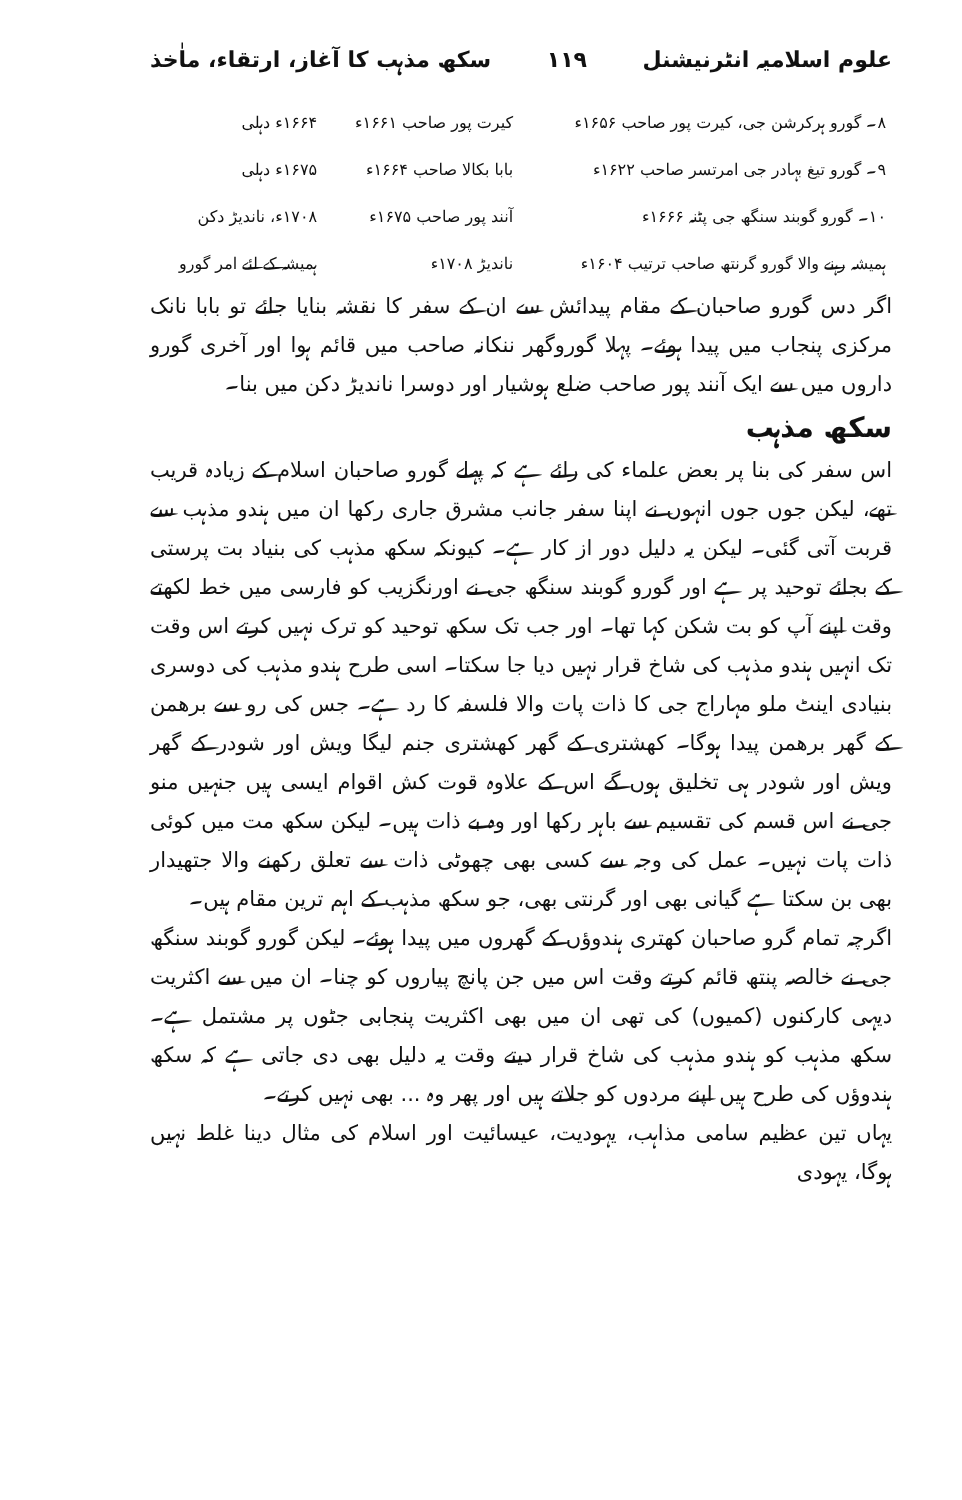علوم اسلامیہ انٹرنیشنل ۱۱۹ سکھ مذہب کا آغاز، ارتقاء، ماٰخذ
| ۸۔ گورو ہرکرشن جی، کیرت پور صاحب ۱۶۵۶ء | کیرت پور صاحب ۱۶۶۱ء | ۱۶۶۴ء دہلی |
| ۹۔ گورو تیغ بہادر جی امرتسر صاحب ۱۶۲۲ء | بابا بکالا صاحب ۱۶۶۴ء | ۱۶۷۵ء دہلی |
| ۱۰۔ گورو گوبند سنگھ جی پٹنہ ۱۶۶۶ء | آنند پور صاحب ۱۶۷۵ء | ۱۷۰۸ء، ناندیڑ دکن |
| ہمیشہ رہنے والا گورو گرنتھ صاحب ترتیب ۱۶۰۴ء | ناندیڑ ۱۷۰۸ء | ہمیشہ کے لئے امر گورو |
اگر دس گورو صاحبان کے مقام پیدائش سے ان کے سفر کا نقشہ بنایا جائے تو بابا نانک مرکزی پنجاب میں پیدا ہوئے۔ پہلا گوروگھر ننکانہ صاحب میں قائم ہوا اور آخری گورو داروں میں سے ایک آنند پور صاحب ضلع ہوشیار اور دوسرا ناندیڑ دکن میں بنا۔
سکھ مذہب
اس سفر کی بنا پر بعض علماء کی رائے ہے کہ پہلے گورو صاحبان اسلام کے زیادہ قریب تھے، لیکن جوں جوں انہوں نے اپنا سفر جانب مشرق جاری رکھا ان میں ہندو مذہب سے قربت آتی گئی۔ لیکن یہ دلیل دور از کار ہے۔ کیونکہ سکھ مذہب کی بنیاد بت پرستی کے بجائے توحید پر ہے اور گورو گوبند سنگھ جی نے اورنگزیب کو فارسی میں خط لکھتے وقت اپنے آپ کو بت شکن کہا تھا۔ اور جب تک سکھ توحید کو ترک نہیں کرتے اس وقت تک انہیں ہندو مذہب کی شاخ قرار نہیں دیا جا سکتا۔ اسی طرح ہندو مذہب کی دوسری بنیادی اینٹ ملو مہاراج جی کا ذات پات والا فلسفہ کا رد ہے۔ جس کی رو سے برھمن کے گھر برھمن پیدا ہوگا۔ کھشتری کے گھر کھشتری جنم لیگا ویش اور شودر کے گھر ویش اور شودر ہی تخلیق ہوں گے اس کے علاوہ قوت کش اقوام ایسی ہیں جنہیں منو جی نے اس قسم کی تقسیم سے باہر رکھا اور وہ بے ذات ہیں۔ لیکن سکھ مت میں کوئی ذات پات نہیں۔ عمل کی وجہ سے کسی بھی چھوٹی ذات سے تعلق رکھنے والا جتھیدار بھی بن سکتا ہے گیانی بھی اور گرنتی بھی، جو سکھ مذہب کے اہم ترین مقام ہیں۔
اگرچہ تمام گرو صاحبان کھتری ہندوؤں کے گھروں میں پیدا ہوئے۔ لیکن گورو گوبند سنگھ جی نے خالصہ پنتھ قائم کرتے وقت اس میں جن پانچ پیاروں کو چنا۔ ان میں سے اکثریت دیہی کارکنوں (کمیوں) کی تھی ان میں بھی اکثریت پنجابی جٹوں پر مشتمل ہے۔ سکھ مذہب کو ہندو مذہب کی شاخ قرار دیتے وقت یہ دلیل بھی دی جاتی ہے کہ سکھ ہندوؤں کی طرح ہیں اپنے مردوں کو جلاتے ہیں اور پھر وہ ... بھی نہیں کرتے۔
یہاں تین عظیم سامی مذاہب، یہودیت، عیسائیت اور اسلام کی مثال دینا غلط نہیں ہوگا، یہودی